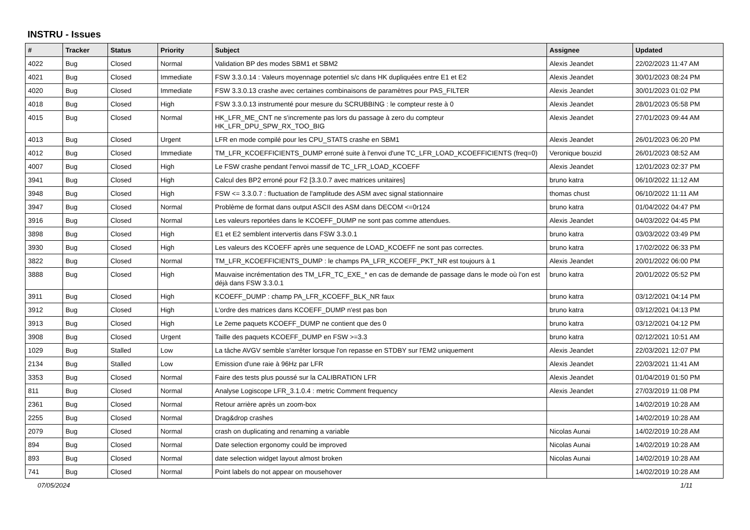INSTRU - Issues
| # | Tracker | Status | Priority | Subject | Assignee | Updated |
| --- | --- | --- | --- | --- | --- | --- |
| 4022 | Bug | Closed | Normal | Validation BP des modes SBM1 et SBM2 | Alexis Jeandet | 22/02/2023 11:47 AM |
| 4021 | Bug | Closed | Immediate | FSW 3.3.0.14 : Valeurs moyennage potentiel s/c dans HK dupliquées entre E1 et E2 | Alexis Jeandet | 30/01/2023 08:24 PM |
| 4020 | Bug | Closed | Immediate | FSW 3.3.0.13 crashe avec certaines combinaisons de paramètres pour PAS_FILTER | Alexis Jeandet | 30/01/2023 01:02 PM |
| 4018 | Bug | Closed | High | FSW 3.3.0.13 instrumenté pour mesure du SCRUBBING : le compteur reste à 0 | Alexis Jeandet | 28/01/2023 05:58 PM |
| 4015 | Bug | Closed | Normal | HK_LFR_ME_CNT ne s'incremente pas lors du passage à zero du compteur HK_LFR_DPU_SPW_RX_TOO_BIG | Alexis Jeandet | 27/01/2023 09:44 AM |
| 4013 | Bug | Closed | Urgent | LFR en mode compilé pour les CPU_STATS crashe en SBM1 | Alexis Jeandet | 26/01/2023 06:20 PM |
| 4012 | Bug | Closed | Immediate | TM_LFR_KCOEFFICIENTS_DUMP erroné suite à l'envoi d'une TC_LFR_LOAD_KCOEFFICIENTS (freq=0) | Veronique bouzid | 26/01/2023 08:52 AM |
| 4007 | Bug | Closed | High | Le FSW crashe pendant l'envoi massif de TC_LFR_LOAD_KCOEFF | Alexis Jeandet | 12/01/2023 02:37 PM |
| 3941 | Bug | Closed | High | Calcul des BP2 erroné pour F2 [3.3.0.7 avec matrices unitaires] | bruno katra | 06/10/2022 11:12 AM |
| 3948 | Bug | Closed | High | FSW <= 3.3.0.7 : fluctuation de l'amplitude des ASM avec signal stationnaire | thomas chust | 06/10/2022 11:11 AM |
| 3947 | Bug | Closed | Normal | Problème de format dans output ASCII des ASM dans DECOM <=0r124 | bruno katra | 01/04/2022 04:47 PM |
| 3916 | Bug | Closed | Normal | Les valeurs reportées dans le KCOEFF_DUMP ne sont pas comme attendues. | Alexis Jeandet | 04/03/2022 04:45 PM |
| 3898 | Bug | Closed | High | E1 et E2 semblent intervertis dans FSW 3.3.0.1 | bruno katra | 03/03/2022 03:49 PM |
| 3930 | Bug | Closed | High | Les valeurs des KCOEFF après une sequence de LOAD_KCOEFF ne sont pas correctes. | bruno katra | 17/02/2022 06:33 PM |
| 3822 | Bug | Closed | Normal | TM_LFR_KCOEFFICIENTS_DUMP : le champs PA_LFR_KCOEFF_PKT_NR est toujours à 1 | Alexis Jeandet | 20/01/2022 06:00 PM |
| 3888 | Bug | Closed | High | Mauvaise incrémentation des TM_LFR_TC_EXE_* en cas de demande de passage dans le mode où l'on est déjà dans FSW 3.3.0.1 | bruno katra | 20/01/2022 05:52 PM |
| 3911 | Bug | Closed | High | KCOEFF_DUMP : champ PA_LFR_KCOEFF_BLK_NR faux | bruno katra | 03/12/2021 04:14 PM |
| 3912 | Bug | Closed | High | L'ordre des matrices dans KCOEFF_DUMP n'est pas bon | bruno katra | 03/12/2021 04:13 PM |
| 3913 | Bug | Closed | High | Le 2eme paquets KCOEFF_DUMP ne contient que des 0 | bruno katra | 03/12/2021 04:12 PM |
| 3908 | Bug | Closed | Urgent | Taille des paquets KCOEFF_DUMP en FSW >=3.3 | bruno katra | 02/12/2021 10:51 AM |
| 1029 | Bug | Stalled | Low | La tâche AVGV semble s'arrêter lorsque l'on repasse en STDBY sur l'EM2 uniquement | Alexis Jeandet | 22/03/2021 12:07 PM |
| 2134 | Bug | Stalled | Low | Emission d'une raie à 96Hz par LFR | Alexis Jeandet | 22/03/2021 11:41 AM |
| 3353 | Bug | Closed | Normal | Faire des tests plus poussé sur la CALIBRATION LFR | Alexis Jeandet | 01/04/2019 01:50 PM |
| 811 | Bug | Closed | Normal | Analyse Logiscope LFR_3.1.0.4 : metric Comment frequency | Alexis Jeandet | 27/03/2019 11:08 PM |
| 2361 | Bug | Closed | Normal | Retour arrière après un zoom-box | | 14/02/2019 10:28 AM |
| 2255 | Bug | Closed | Normal | Drag&drop crashes | | 14/02/2019 10:28 AM |
| 2079 | Bug | Closed | Normal | crash on duplicating and renaming a variable | Nicolas Aunai | 14/02/2019 10:28 AM |
| 894 | Bug | Closed | Normal | Date selection ergonomy could be improved | Nicolas Aunai | 14/02/2019 10:28 AM |
| 893 | Bug | Closed | Normal | date selection widget layout almost broken | Nicolas Aunai | 14/02/2019 10:28 AM |
| 741 | Bug | Closed | Normal | Point labels do not appear on mousehover | | 14/02/2019 10:28 AM |
07/05/2024 1/11